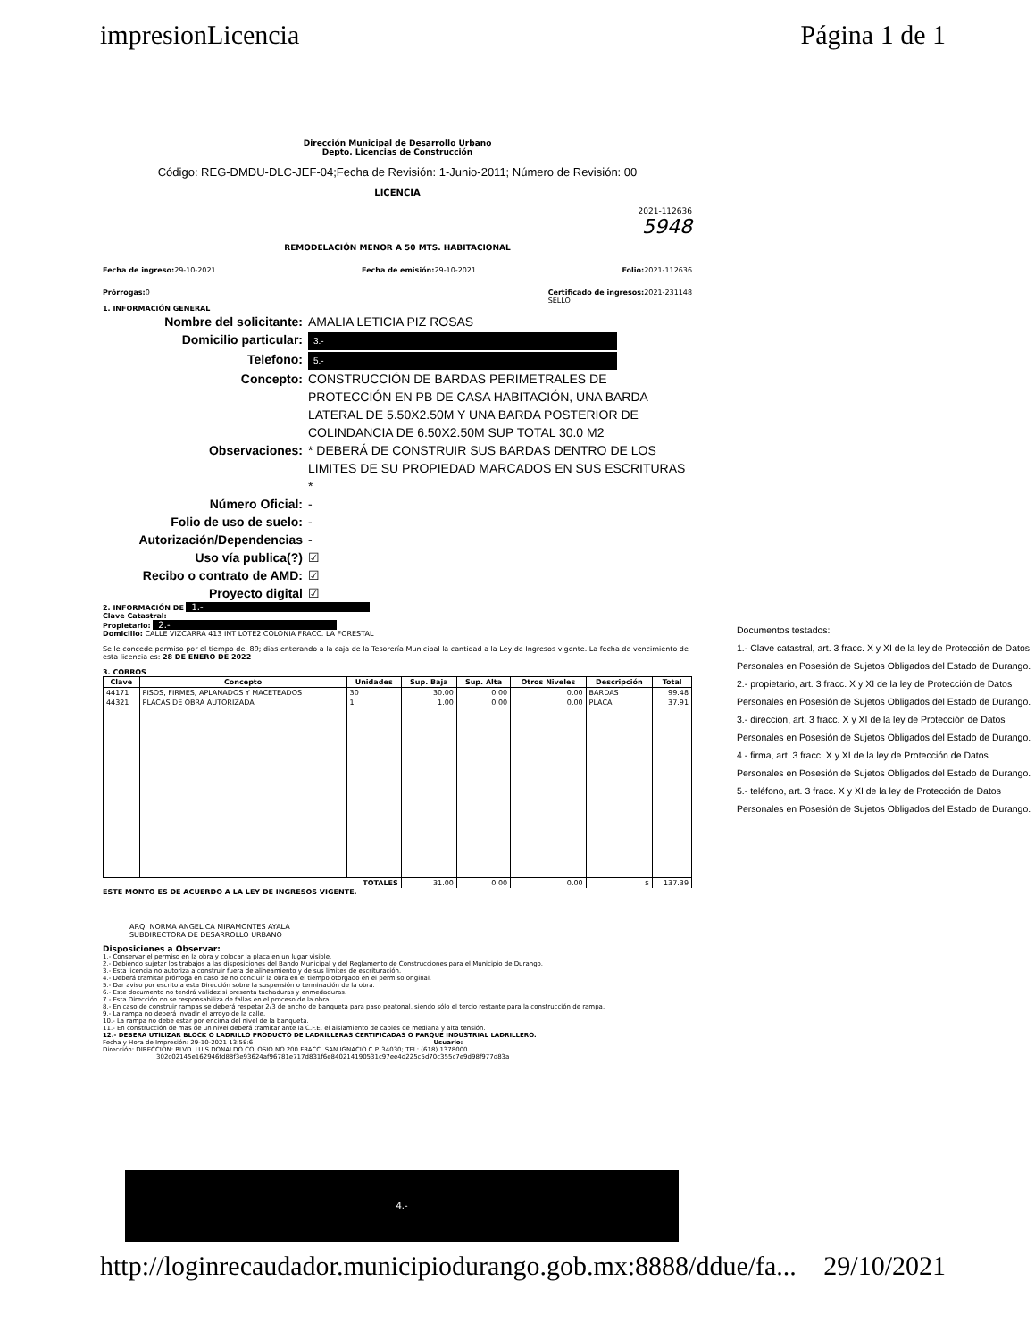impresionLicencia Página 1 de 1
Dirección Municipal de Desarrollo Urbano
Depto. Licencias de Construcción
Código: REG-DMDU-DLC-JEF-04;Fecha de Revisión: 1-Junio-2011; Número de Revisión: 00
LICENCIA
2021-112636
5948
REMODELACIÓN MENOR A 50 MTS. HABITACIONAL
Fecha de ingreso: 29-10-2021 Fecha de emisión: 29-10-2021 Folio: 2021-112636
Prórrogas: 0 Certificado de ingresos: 2021-231148
SELLO
1. INFORMACIÓN GENERAL
Nombre del solicitante:
AMALIA LETICIA PIZ ROSAS
Domicilio particular:
3.-
Telefono:
5.-
Concepto:
CONSTRUCCIÓN DE BARDAS PERIMETRALES DE PROTECCIÓN EN PB DE CASA HABITACIÓN, UNA BARDA LATERAL DE 5.50X2.50M Y UNA BARDA POSTERIOR DE COLINDANCIA DE 6.50X2.50M SUP TOTAL 30.0 M2
Observaciones:
* DEBERÁ DE CONSTRUIR SUS BARDAS DENTRO DE LOS LIMITES DE SU PROPIEDAD MARCADOS EN SUS ESCRITURAS *
Número Oficial:
-
Folio de uso de suelo:
-
Autorización/Dependencias
-
Uso vía publica(?)
☑
Recibo o contrato de AMD:
☑
Proyecto digital
☑
2. INFORMACIÓN DE 1.-
Clave Catastral:
Propietario: 2.-
Domicilio: CALLE VIZCARRA 413 INT LOTE2 COLONIA FRACC. LA FORESTAL
Se le concede permiso por el tiempo de; 89; dias enterando a la caja de la Tesorería Municipal la cantidad a la Ley de Ingresos vigente. La fecha de vencimiento de esta licencia es: 28 DE ENERO DE 2022
3. COBROS
| Clave | Concepto | Unidades | Sup. Baja | Sup. Alta | Otros Niveles | Descripción | Total |
| --- | --- | --- | --- | --- | --- | --- | --- |
| 44171 | PISOS, FIRMES, APLANADOS Y MACETEADOS | 30 | 30.00 | 0.00 | 0.00 | BARDAS | 99.48 |
| 44321 | PLACAS DE OBRA AUTORIZADA | 1 | 1.00 | 0.00 | 0.00 | PLACA | 37.91 |
| TOTALES | | | 31.00 | 0.00 | 0.00 | $ | 137.39 |
ESTE MONTO ES DE ACUERDO A LA LEY DE INGRESOS VIGENTE.
ARQ. NORMA ANGELICA MIRAMONTES AYALA
SUBDIRECTORA DE DESARROLLO URBANO
Disposiciones a Observar:
1.- Conservar el permiso en la obra y colocar la placa en un lugar visible.
2.- Debiendo sujetar los trabajos a las disposiciones del Bando Municipal y del Reglamento de Construcciones para el Municipio de Durango.
3.- Esta licencia no autoriza a construir fuera de alineamiento y de sus limites de escrituración.
4.- Deberá tramitar prórroga en caso de no concluir la obra en el tiempo otorgado en el permiso original.
5.- Dar aviso por escrito a esta Dirección sobre la suspensión o terminación de la obra.
6.- Este documento no tendrá validez si presenta tachaduras y enmedaduras.
7.- Esta Dirección no se responsabiliza de fallas en el proceso de la obra.
8.- En caso de construir rampas se deberá respetar 2/3 de ancho de banqueta para paso peatonal, siendo sólo el tercio restante para la construcción de rampa.
9.- La rampa no deberá invadir el arroyo de la calle.
10.- La rampa no debe estar por encima del nivel de la banqueta.
11.- En construcción de mas de un nivel deberá tramitar ante la C.F.E. el aislamiento de cables de mediana y alta tensión.
12.- DEBERA UTILIZAR BLOCK O LADRILLO PRODUCTO DE LADRILLERAS CERTIFICADAS O PARQUE INDUSTRIAL LADRILLERO.
Fecha y Hora de Impresión: 29-10-2021 13:58:6 Usuario:
Dirección: DIRECCION: BLVD. LUIS DONALDO COLOSIO NO.200 FRACC. SAN IGNACIO C.P. 34030; TEL: (618) 1378000
302c02145e162946fd88f3e93624af96781e717d831f6e840214190531c97ee4d225c5d70c355c7e9d98f977d83a
Documentos testados:
1.- Clave catastral, art. 3 fracc. X y XI de la ley de Protección de Datos Personales en Posesión de Sujetos Obligados del Estado de Durango.
2.- propietario, art. 3 fracc. X y XI de la ley de Protección de Datos Personales en Posesión de Sujetos Obligados del Estado de Durango.
3.- dirección, art. 3 fracc. X y XI de la ley de Protección de Datos Personales en Posesión de Sujetos Obligados del Estado de Durango.
4.- firma, art. 3 fracc. X y XI de la ley de Protección de Datos Personales en Posesión de Sujetos Obligados del Estado de Durango.
5.- teléfono, art. 3 fracc. X y XI de la ley de Protección de Datos Personales en Posesión de Sujetos Obligados del Estado de Durango.
4.-
http://loginrecaudador.municipiodurango.gob.mx:8888/ddue/fa... 29/10/2021